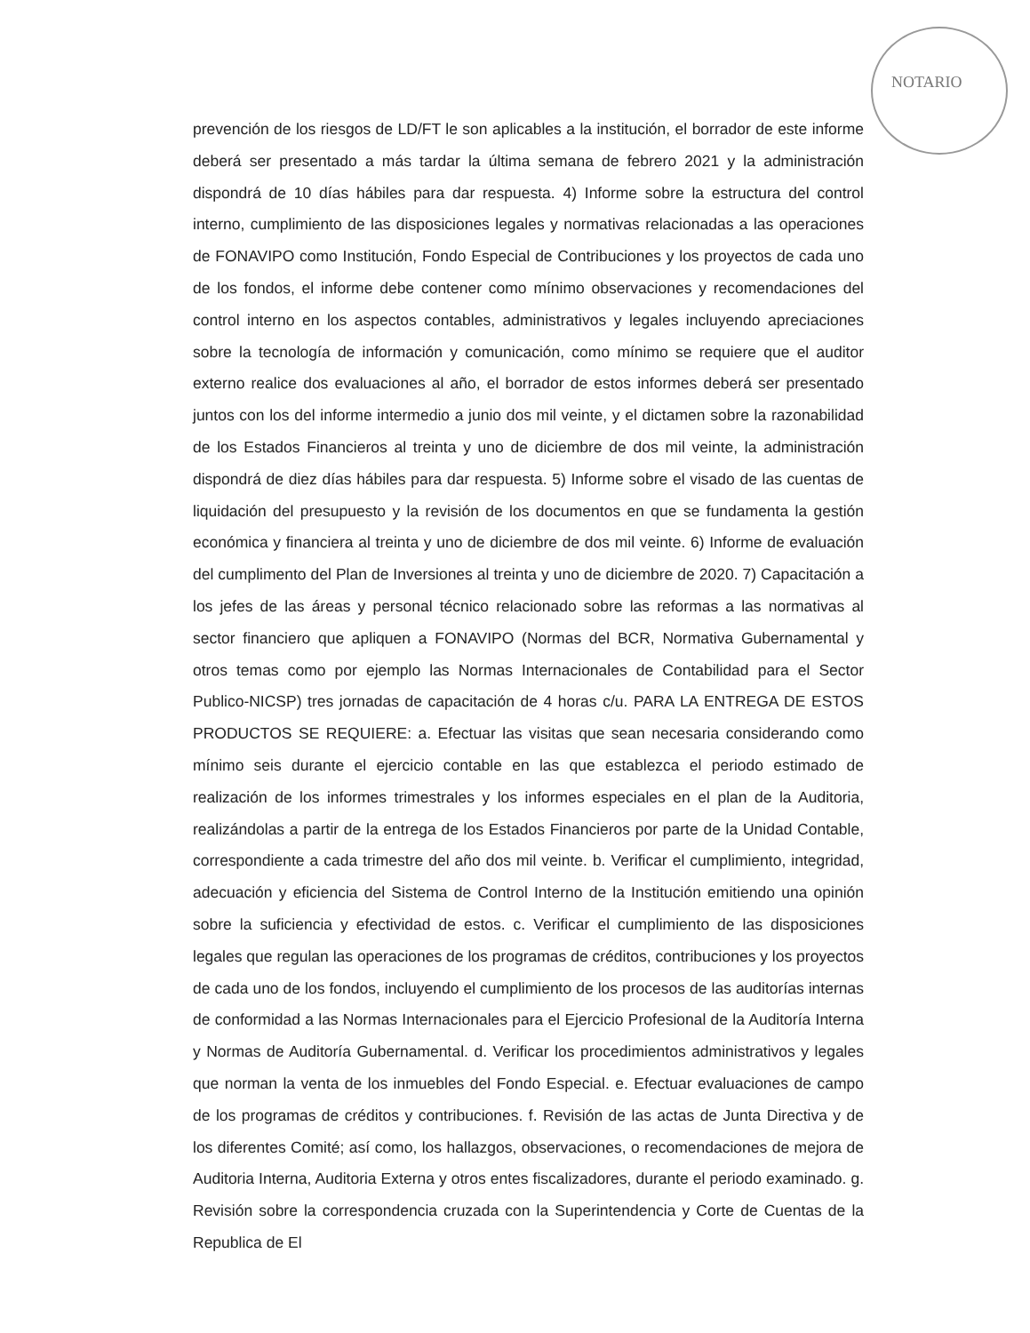NOTARIO
prevención de los riesgos de LD/FT le son aplicables a la institución, el borrador de este informe deberá ser presentado a más tardar la última semana de febrero 2021 y la administración dispondrá de 10 días hábiles para dar respuesta. 4) Informe sobre la estructura del control interno, cumplimiento de las disposiciones legales y normativas relacionadas a las operaciones de FONAVIPO como Institución, Fondo Especial de Contribuciones y los proyectos de cada uno de los fondos, el informe debe contener como mínimo observaciones y recomendaciones del control interno en los aspectos contables, administrativos y legales incluyendo apreciaciones sobre la tecnología de información y comunicación, como mínimo se requiere que el auditor externo realice dos evaluaciones al año, el borrador de estos informes deberá ser presentado juntos con los del informe intermedio a junio dos mil veinte, y el dictamen sobre la razonabilidad de los Estados Financieros al treinta y uno de diciembre de dos mil veinte, la administración dispondrá de diez días hábiles para dar respuesta. 5) Informe sobre el visado de las cuentas de liquidación del presupuesto y la revisión de los documentos en que se fundamenta la gestión económica y financiera al treinta y uno de diciembre de dos mil veinte. 6) Informe de evaluación del cumplimento del Plan de Inversiones al treinta y uno de diciembre de 2020. 7) Capacitación a los jefes de las áreas y personal técnico relacionado sobre las reformas a las normativas al sector financiero que apliquen a FONAVIPO (Normas del BCR, Normativa Gubernamental y otros temas como por ejemplo las Normas Internacionales de Contabilidad para el Sector Publico-NICSP) tres jornadas de capacitación de 4 horas c/u. PARA LA ENTREGA DE ESTOS PRODUCTOS SE REQUIERE: a. Efectuar las visitas que sean necesaria considerando como mínimo seis durante el ejercicio contable en las que establezca el periodo estimado de realización de los informes trimestrales y los informes especiales en el plan de la Auditoria, realizándolas a partir de la entrega de los Estados Financieros por parte de la Unidad Contable, correspondiente a cada trimestre del año dos mil veinte. b. Verificar el cumplimiento, integridad, adecuación y eficiencia del Sistema de Control Interno de la Institución emitiendo una opinión sobre la suficiencia y efectividad de estos. c. Verificar el cumplimiento de las disposiciones legales que regulan las operaciones de los programas de créditos, contribuciones y los proyectos de cada uno de los fondos, incluyendo el cumplimiento de los procesos de las auditorías internas de conformidad a las Normas Internacionales para el Ejercicio Profesional de la Auditoría Interna y Normas de Auditoría Gubernamental. d. Verificar los procedimientos administrativos y legales que norman la venta de los inmuebles del Fondo Especial. e. Efectuar evaluaciones de campo de los programas de créditos y contribuciones. f. Revisión de las actas de Junta Directiva y de los diferentes Comité; así como, los hallazgos, observaciones, o recomendaciones de mejora de Auditoria Interna, Auditoria Externa y otros entes fiscalizadores, durante el periodo examinado. g. Revisión sobre la correspondencia cruzada con la Superintendencia y Corte de Cuentas de la Republica de El